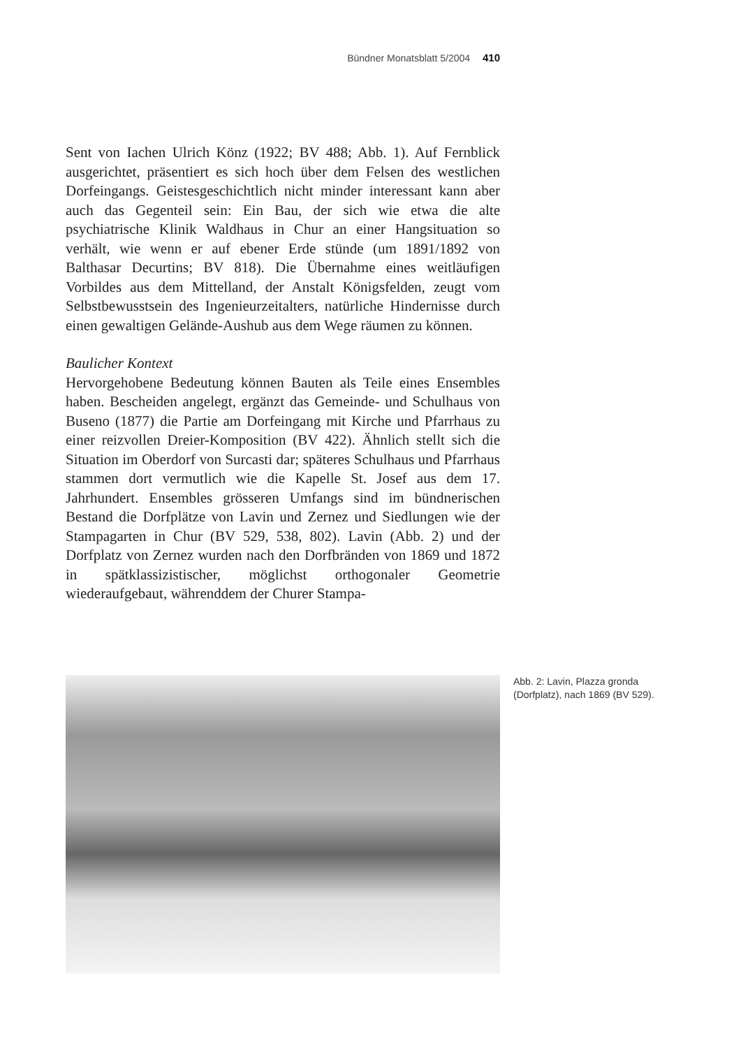Bündner Monatsblatt 5/2004 410
Sent von Iachen Ulrich Könz (1922; BV 488; Abb. 1). Auf Fernblick ausgerichtet, präsentiert es sich hoch über dem Felsen des westlichen Dorfeingangs. Geistesgeschichtlich nicht minder interessant kann aber auch das Gegenteil sein: Ein Bau, der sich wie etwa die alte psychiatrische Klinik Waldhaus in Chur an einer Hangsituation so verhält, wie wenn er auf ebener Erde stünde (um 1891/1892 von Balthasar Decurtins; BV 818). Die Übernahme eines weitläufigen Vorbildes aus dem Mittelland, der Anstalt Königsfelden, zeugt vom Selbstbewusstsein des Ingenieurzeitalters, natürliche Hindernisse durch einen gewaltigen Gelände-Aushub aus dem Wege räumen zu können.
Baulicher Kontext
Hervorgehobene Bedeutung können Bauten als Teile eines Ensembles haben. Bescheiden angelegt, ergänzt das Gemeinde- und Schulhaus von Buseno (1877) die Partie am Dorfeingang mit Kirche und Pfarrhaus zu einer reizvollen Dreier-Komposition (BV 422). Ähnlich stellt sich die Situation im Oberdorf von Surcasti dar; späteres Schulhaus und Pfarrhaus stammen dort vermutlich wie die Kapelle St. Josef aus dem 17. Jahrhundert. Ensembles grösseren Umfangs sind im bündnerischen Bestand die Dorfplätze von Lavin und Zernez und Siedlungen wie der Stampagarten in Chur (BV 529, 538, 802). Lavin (Abb. 2) und der Dorfplatz von Zernez wurden nach den Dorfbränden von 1869 und 1872 in spätklassizistischer, möglichst orthogonaler Geometrie wiederaufgebaut, währenddem der Churer Stampa-
Abb. 2: Lavin, Plazza gronda (Dorfplatz), nach 1869 (BV 529).